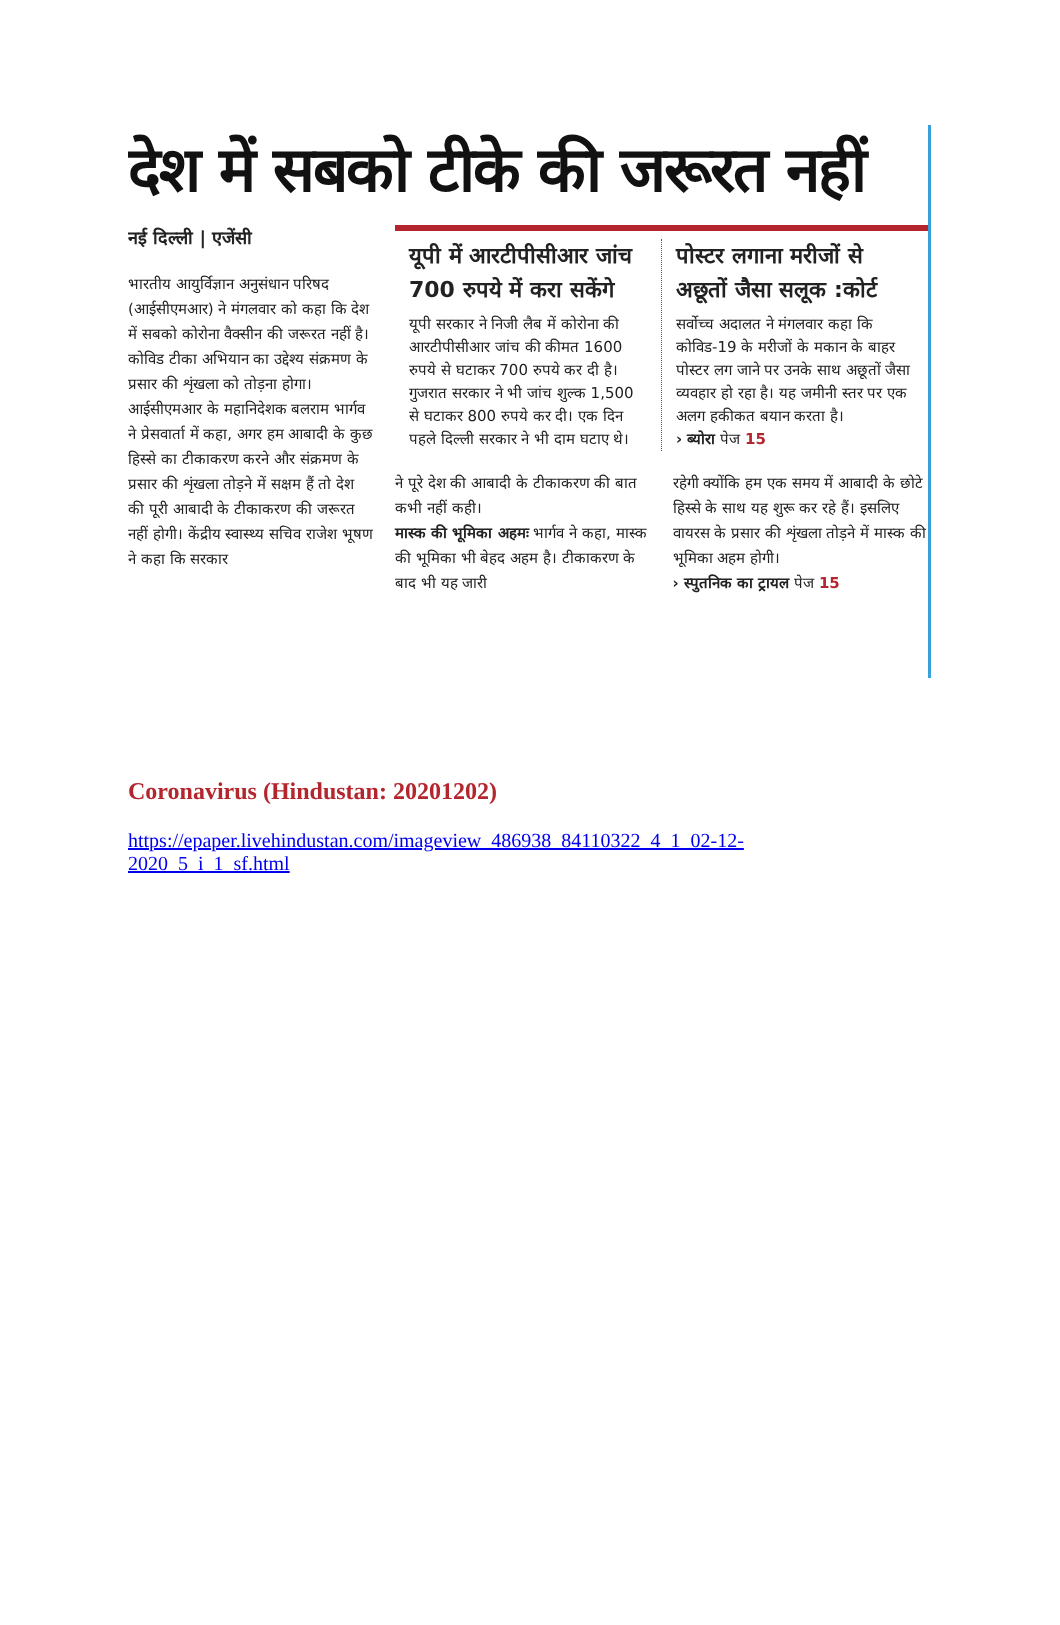देश में सबको टीके की जरूरत नहीं
नई दिल्ली | एजेंसी
भारतीय आयुर्विज्ञान अनुसंधान परिषद (आईसीएमआर) ने मंगलवार को कहा कि देश में सबको कोरोना वैक्सीन की जरूरत नहीं है। कोविड टीका अभियान का उद्देश्य संक्रमण के प्रसार की शृंखला को तोड़ना होगा।
आईसीएमआर के महानिदेशक बलराम भार्गव ने प्रेसवार्ता में कहा, अगर हम आबादी के कुछ हिस्से का टीकाकरण करने और संक्रमण के प्रसार की शृंखला तोड़ने में सक्षम हैं तो देश की पूरी आबादी के टीकाकरण की जरूरत नहीं होगी। केंद्रीय स्वास्थ्य सचिव राजेश भूषण ने कहा कि सरकार
यूपी में आरटीपीसीआर जांच 700 रुपये में करा सकेंगे
यूपी सरकार ने निजी लैब में कोरोना की आरटीपीसीआर जांच की कीमत 1600 रुपये से घटाकर 700 रुपये कर दी है। गुजरात सरकार ने भी जांच शुल्क 1,500 से घटाकर 800 रुपये कर दी। एक दिन पहले दिल्ली सरकार ने भी दाम घटाए थे।
पोस्टर लगाना मरीजों से अछूतों जैसा सलूक :कोर्ट
सर्वोच्च अदालत ने मंगलवार कहा कि कोविड-19 के मरीजों के मकान के बाहर पोस्टर लग जाने पर उनके साथ अछूतों जैसा व्यवहार हो रहा है। यह जमीनी स्तर पर एक अलग हकीकत बयान करता है।
› ब्योरा पेज 15
ने पूरे देश की आबादी के टीकाकरण की बात कभी नहीं कही।
मास्क की भूमिका अहमः भार्गव ने कहा, मास्क की भूमिका भी बेहद अहम है। टीकाकरण के बाद भी यह जारी
रहेगी क्योंकि हम एक समय में आबादी के छोटे हिस्से के साथ यह शुरू कर रहे हैं। इसलिए वायरस के प्रसार की शृंखला तोड़ने में मास्क की भूमिका अहम होगी।
› स्पुतनिक का ट्रायल पेज 15
Coronavirus (Hindustan: 20201202)
https://epaper.livehindustan.com/imageview_486938_84110322_4_1_02-12-
2020_5_i_1_sf.html